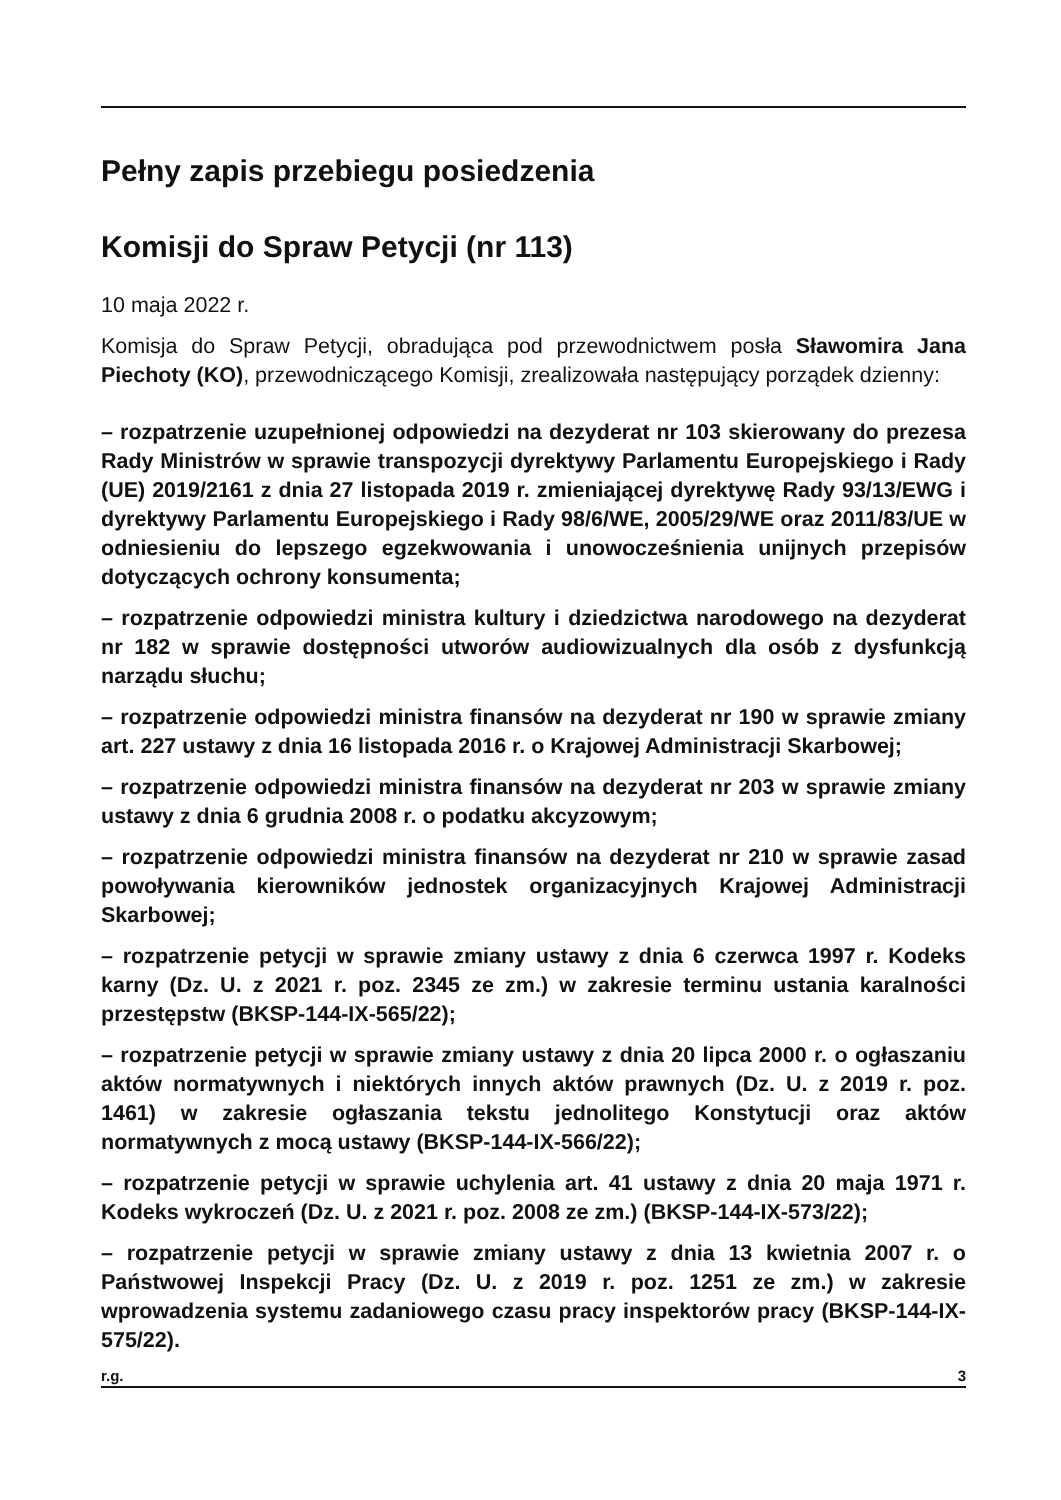Pełny zapis przebiegu posiedzenia
Komisji do Spraw Petycji (nr 113)
10 maja 2022 r.
Komisja do Spraw Petycji, obradująca pod przewodnictwem posła Sławomira Jana Piechoty (KO), przewodniczącego Komisji, zrealizowała następujący porządek dzienny:
– rozpatrzenie uzupełnionej odpowiedzi na dezyderat nr 103 skierowany do prezesa Rady Ministrów w sprawie transpozycji dyrektywy Parlamentu Europejskiego i Rady (UE) 2019/2161 z dnia 27 listopada 2019 r. zmieniającej dyrektywę Rady 93/13/EWG i dyrektywy Parlamentu Europejskiego i Rady 98/6/WE, 2005/29/WE oraz 2011/83/UE w odniesieniu do lepszego egzekwowania i unowocześnienia unijnych przepisów dotyczących ochrony konsumenta;
– rozpatrzenie odpowiedzi ministra kultury i dziedzictwa narodowego na dezyderat nr 182 w sprawie dostępności utworów audiowizualnych dla osób z dysfunkcją narządu słuchu;
– rozpatrzenie odpowiedzi ministra finansów na dezyderat nr 190 w sprawie zmiany art. 227 ustawy z dnia 16 listopada 2016 r. o Krajowej Administracji Skarbowej;
– rozpatrzenie odpowiedzi ministra finansów na dezyderat nr 203 w sprawie zmiany ustawy z dnia 6 grudnia 2008 r. o podatku akcyzowym;
– rozpatrzenie odpowiedzi ministra finansów na dezyderat nr 210 w sprawie zasad powoływania kierowników jednostek organizacyjnych Krajowej Administracji Skarbowej;
– rozpatrzenie petycji w sprawie zmiany ustawy z dnia 6 czerwca 1997 r. Kodeks karny (Dz. U. z 2021 r. poz. 2345 ze zm.) w zakresie terminu ustania karalności przestępstw (BKSP-144-IX-565/22);
– rozpatrzenie petycji w sprawie zmiany ustawy z dnia 20 lipca 2000 r. o ogłaszaniu aktów normatywnych i niektórych innych aktów prawnych (Dz. U. z 2019 r. poz. 1461) w zakresie ogłaszania tekstu jednolitego Konstytucji oraz aktów normatywnych z mocą ustawy (BKSP-144-IX-566/22);
– rozpatrzenie petycji w sprawie uchylenia art. 41 ustawy z dnia 20 maja 1971 r. Kodeks wykroczeń (Dz. U. z 2021 r. poz. 2008 ze zm.) (BKSP-144-IX-573/22);
– rozpatrzenie petycji w sprawie zmiany ustawy z dnia 13 kwietnia 2007 r. o Państwowej Inspekcji Pracy (Dz. U. z 2019 r. poz. 1251 ze zm.) w zakresie wprowadzenia systemu zadaniowego czasu pracy inspektorów pracy (BKSP-144-IX-575/22).
r.g. 3